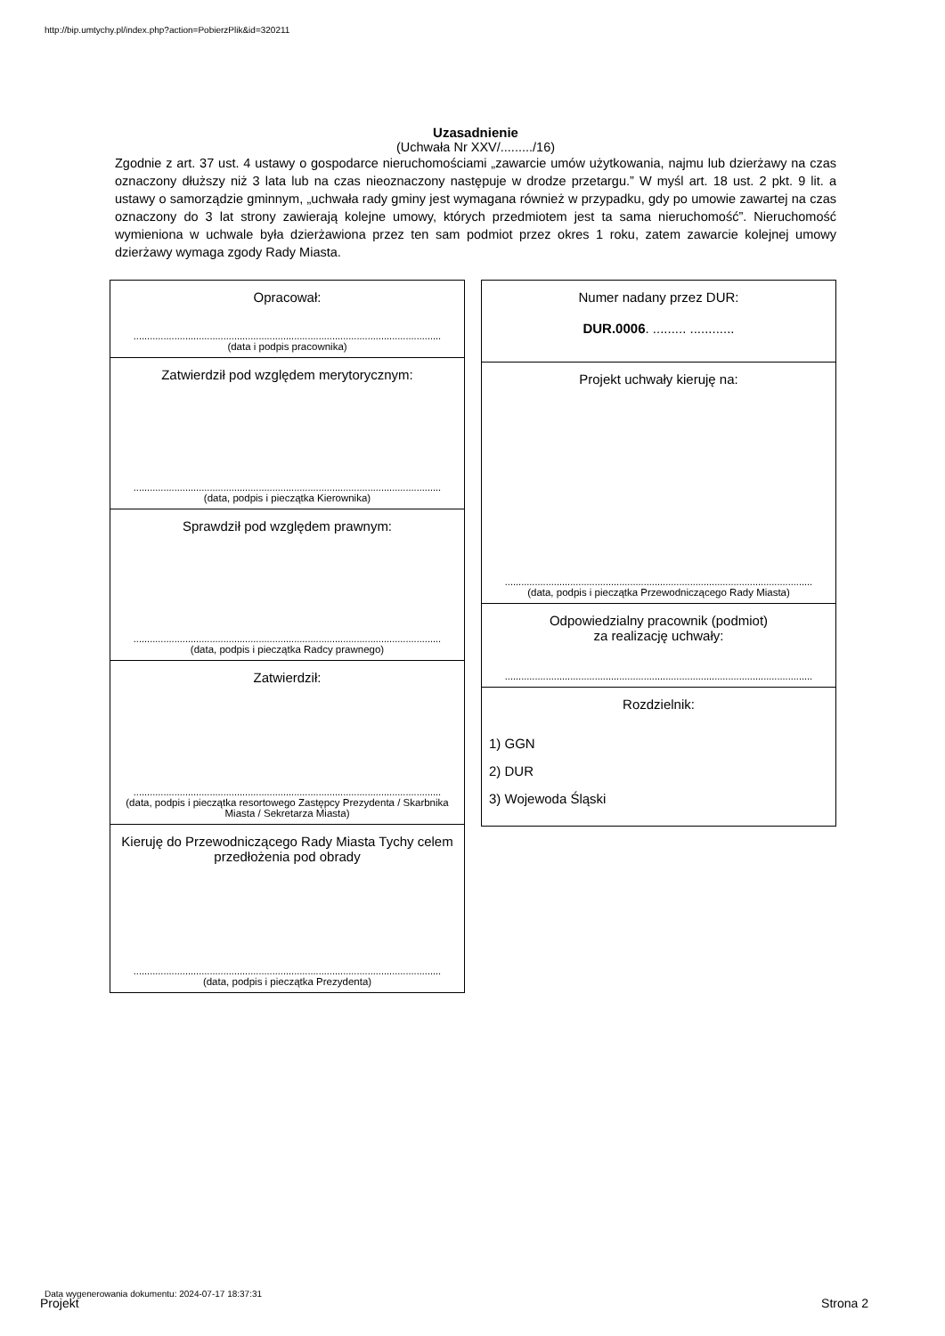http://bip.umtychy.pl/index.php?action=PobierzPlik&id=320211
Uzasadnienie
(Uchwała Nr XXV/........./16)
Zgodnie z art. 37 ust. 4 ustawy o gospodarce nieruchomościami „zawarcie umów użytkowania, najmu lub dzierżawy na czas oznaczony dłuższy niż 3 lata lub na czas nieoznaczony następuje w drodze przetargu.” W myśl art. 18 ust. 2 pkt. 9 lit. a ustawy o samorządzie gminnym, „uchwała rady gminy jest wymagana również w przypadku, gdy po umowie zawartej na czas oznaczony do 3 lat strony zawierają kolejne umowy, których przedmiotem jest ta sama nieruchomość”. Nieruchomość wymieniona w uchwale była dzierżawiona przez ten sam podmiot przez okres 1 roku, zatem zawarcie kolejnej umowy dzierżawy wymaga zgody Rady Miasta.
Opracował:
.................................................................................................................
(data i podpis pracownika)
Zatwierdził pod względem merytorycznym:
.................................................................................................................
(data, podpis i pieczątka Kierownika)
Sprawdził pod względem prawnym:
.................................................................................................................
(data, podpis i pieczątka Radcy prawnego)
Zatwierdził:
.................................................................................................................
(data, podpis i pieczątka resortowego Zastępcy Prezydenta / Skarbnika Miasta / Sekretarza Miasta)
Kieruję do Przewodniczącego Rady Miasta Tychy celem przedłożenia pod obrady
.................................................................................................................
(data, podpis i pieczątka Prezydenta)
Numer nadany przez DUR:
DUR.0006. ......... ............
Projekt uchwały kieruję na:
.................................................................................................................
(data, podpis i pieczątka Przewodniczącego Rady Miasta)
Odpowiedzialny pracownik (podmiot)
za realizację uchwały:
.................................................................................................................
Rozdzielnik:
1) GGN
2) DUR
3) Wojewoda Śląski
Data wygenerowania dokumentu: 2024-07-17 18:37:31
Projekt Strona 2